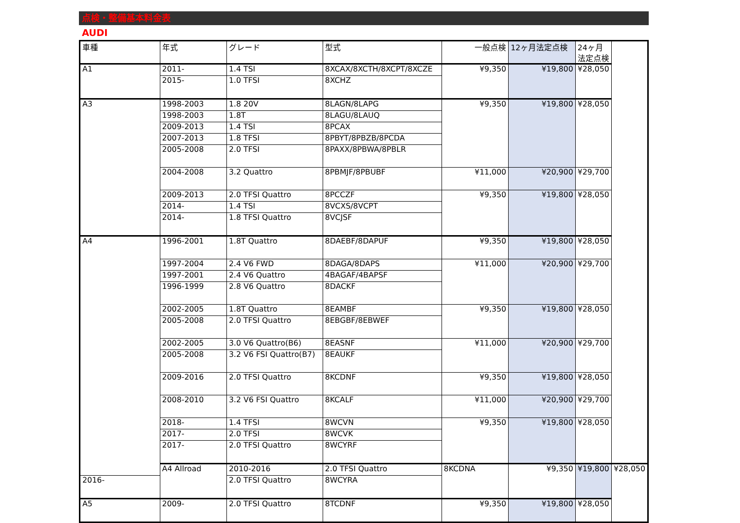点検・整備基本料金表
AUDI
| 車種 | 年式 | グレード | 型式 | 一般点検 | 12ヶ月法定点検 | 24ヶ月法定点検 | |
| --- | --- | --- | --- | --- | --- | --- | --- |
| A1 | 2011- | 1.4 TSI | 8XCAX/8XCTH/8XCPT/8XCZE | ¥9,350 | ¥19,800 | ¥28,050 | |
| | 2015- | 1.0 TFSI | 8XCHZ | | | | |
| A3 | 1998-2003 | 1.8 20V | 8LAGN/8LAPG | ¥9,350 | ¥19,800 | ¥28,050 | |
| | 1998-2003 | 1.8T | 8LAGU/8LAUQ | | | | |
| | 2009-2013 | 1.4 TSI | 8PCAX | | | | |
| | 2007-2013 | 1.8 TFSI | 8PBYT/8PBZB/8PCDA | | | | |
| | 2005-2008 | 2.0 TFSI | 8PAXX/8PBWA/8PBLR | | | | |
| | 2004-2008 | 3.2 Quattro | 8PBMJF/8PBUBF | ¥11,000 | ¥20,900 | ¥29,700 | |
| | 2009-2013 | 2.0 TFSI Quattro | 8PCCZF | ¥9,350 | ¥19,800 | ¥28,050 | |
| | 2014- | 1.4 TSI | 8VCXS/8VCPT | | | | |
| | 2014- | 1.8 TFSI Quattro | 8VCJSF | | | | |
| A4 | 1996-2001 | 1.8T Quattro | 8DAEBF/8DAPUF | ¥9,350 | ¥19,800 | ¥28,050 | |
| | 1997-2004 | 2.4 V6 FWD | 8DAGA/8DAPS | ¥11,000 | ¥20,900 | ¥29,700 | |
| | 1997-2001 | 2.4 V6 Quattro | 4BAGAF/4BAPSF | | | | |
| | 1996-1999 | 2.8 V6 Quattro | 8DACKF | | | | |
| | 2002-2005 | 1.8T Quattro | 8EAMBF | ¥9,350 | ¥19,800 | ¥28,050 | |
| | 2005-2008 | 2.0 TFSI Quattro | 8EBGBF/8EBWEF | | | | |
| | 2002-2005 | 3.0 V6 Quattro(B6) | 8EASNF | ¥11,000 | ¥20,900 | ¥29,700 | |
| | 2005-2008 | 3.2 V6 FSI Quattro(B7) | 8EAUKF | | | | |
| | 2009-2016 | 2.0 TFSI Quattro | 8KCDNF | ¥9,350 | ¥19,800 | ¥28,050 | |
| | 2008-2010 | 3.2 V6 FSI Quattro | 8KCALF | ¥11,000 | ¥20,900 | ¥29,700 | |
| | 2018- | 1.4 TFSI | 8WCVN | ¥9,350 | ¥19,800 | ¥28,050 | |
| | 2017- | 2.0 TFSI | 8WCVK | | | | |
| | 2017- | 2.0 TFSI Quattro | 8WCYRF | | | | |
| | A4 Allroad | 2010-2016 | 2.0 TFSI Quattro | 8KCDNA | ¥9,350 | ¥19,800 | ¥28,050 |
| 2016- | | 2.0 TFSI Quattro | 8WCYRA | | | | |
| A5 | 2009- | 2.0 TFSI Quattro | 8TCDNF | ¥9,350 | ¥19,800 | ¥28,050 | |